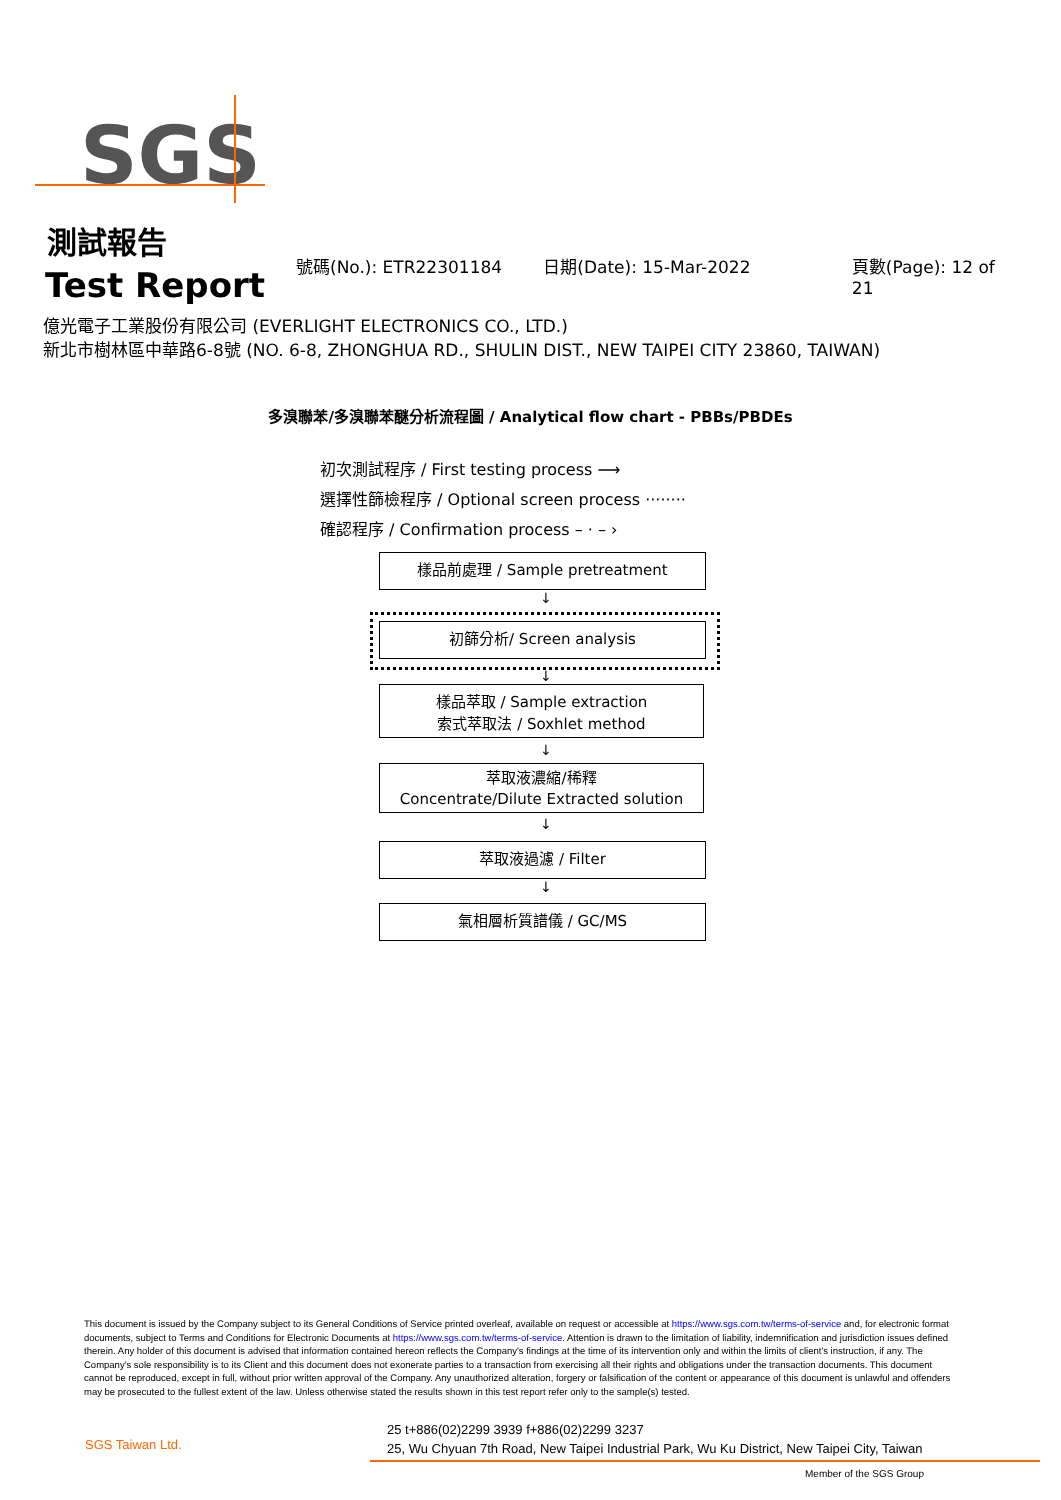SGS
測試報告
Test Report
號碼(No.): ETR22301184 日期(Date): 15-Mar-2022 頁數(Page): 12 of 21
億光電子工業股份有限公司 (EVERLIGHT ELECTRONICS CO., LTD.)
新北市樹林區中華路6-8號 (NO. 6-8, ZHONGHUA RD., SHULIN DIST., NEW TAIPEI CITY 23860, TAIWAN)
多溴聯苯/多溴聯苯醚分析流程圖 / Analytical flow chart - PBBs/PBDEs
初次測試程序 / First testing process ⟶
選擇性篩檢程序 / Optional screen process ········
確認程序 / Confirmation process – · – ›
樣品前處理 / Sample pretreatment
↓
初篩分析/ Screen analysis
↓
樣品萃取 / Sample extraction
索式萃取法 / Soxhlet method
↓
萃取液濃縮/稀釋
Concentrate/Dilute Extracted solution
↓
萃取液過濾 / Filter
↓
氣相層析質譜儀 / GC/MS
This document is issued by the Company subject to its General Conditions of Service printed overleaf, available on request or accessible at https://www.sgs.com.tw/terms-of-service and, for electronic format documents, subject to Terms and Conditions for Electronic Documents at https://www.sgs.com.tw/terms-of-service. Attention is drawn to the limitation of liability, indemnification and jurisdiction issues defined therein. Any holder of this document is advised that information contained hereon reflects the Company's findings at the time of its intervention only and within the limits of client's instruction, if any. The Company's sole responsibility is to its Client and this document does not exonerate parties to a transaction from exercising all their rights and obligations under the transaction documents. This document cannot be reproduced, except in full, without prior written approval of the Company. Any unauthorized alteration, forgery or falsification of the content or appearance of this document is unlawful and offenders may be prosecuted to the fullest extent of the law. Unless otherwise stated the results shown in this test report refer only to the sample(s) tested.
SGS Taiwan Ltd.
25 t+886(02)2299 3939 f+886(02)2299 3237
25, Wu Chyuan 7th Road, New Taipei Industrial Park, Wu Ku District, New Taipei City, Taiwan
Member of the SGS Group